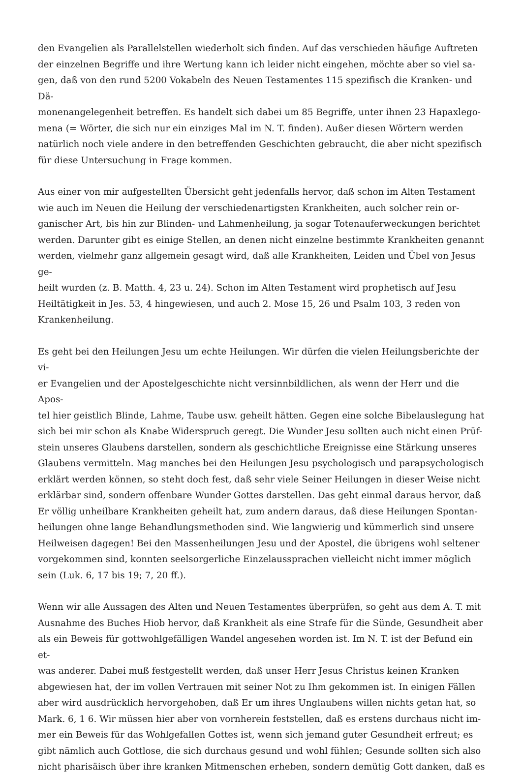den Evangelien als Parallelstellen wiederholt sich finden. Auf das verschieden häufige Auftreten
der einzelnen Begriffe und ihre Wertung kann ich leider nicht eingehen, möchte aber so viel sa-
gen, daß von den rund 5200 Vokabeln des Neuen Testamentes 115 spezifisch die Kranken- und Dä-
monenangelegenheit betreffen. Es handelt sich dabei um 85 Begriffe, unter ihnen 23 Hapaxlego-
mena (= Wörter, die sich nur ein einziges Mal im N. T. finden). Außer diesen Wörtern werden
natürlich noch viele andere in den betreffenden Geschichten gebraucht, die aber nicht spezifisch
für diese Untersuchung in Frage kommen.
Aus einer von mir aufgestellten Übersicht geht jedenfalls hervor, daß schon im Alten Testament
wie auch im Neuen die Heilung der verschiedenartigsten Krankheiten, auch solcher rein or-
ganischer Art, bis hin zur Blinden- und Lahmenheilung, ja sogar Totenauferweckungen berichtet
werden. Darunter gibt es einige Stellen, an denen nicht einzelne bestimmte Krankheiten genannt
werden, vielmehr ganz allgemein gesagt wird, daß alle Krankheiten, Leiden und Übel von Jesus ge-
heilt wurden (z. B. Matth. 4, 23 u. 24). Schon im Alten Testament wird prophetisch auf Jesu
Heiltätigkeit in Jes. 53, 4 hingewiesen, und auch 2. Mose 15, 26 und Psalm 103, 3 reden von
Krankenheilung.
Es geht bei den Heilungen Jesu um echte Heilungen. Wir dürfen die vielen Heilungsberichte der vi-
er Evangelien und der Apostelgeschichte nicht versinnbildlichen, als wenn der Herr und die Apos-
tel hier geistlich Blinde, Lahme, Taube usw. geheilt hätten. Gegen eine solche Bibelauslegung hat
sich bei mir schon als Knabe Widerspruch geregt. Die Wunder Jesu sollten auch nicht einen Prüf-
stein unseres Glaubens darstellen, sondern als geschichtliche Ereignisse eine Stärkung unseres
Glaubens vermitteln. Mag manches bei den Heilungen Jesu psychologisch und parapsychologisch
erklärt werden können, so steht doch fest, daß sehr viele Seiner Heilungen in dieser Weise nicht
erklärbar sind, sondern offenbare Wunder Gottes darstellen. Das geht einmal daraus hervor, daß
Er völlig unheilbare Krankheiten geheilt hat, zum andern daraus, daß diese Heilungen Spontan-
heilungen ohne lange Behandlungsmethoden sind. Wie langwierig und kümmerlich sind unsere
Heilweisen dagegen! Bei den Massenheilungen Jesu und der Apostel, die übrigens wohl seltener
vorgekommen sind, konnten seelsorgerliche Einzelaussprachen vielleicht nicht immer möglich
sein (Luk. 6, 17 bis 19; 7, 20 ff.).
Wenn wir alle Aussagen des Alten und Neuen Testamentes überprüfen, so geht aus dem A. T. mit
Ausnahme des Buches Hiob hervor, daß Krankheit als eine Strafe für die Sünde, Gesundheit aber
als ein Beweis für gottwohlgefälligen Wandel angesehen worden ist. Im N. T. ist der Befund ein et-
was anderer. Dabei muß festgestellt werden, daß unser Herr Jesus Christus keinen Kranken
abgewiesen hat, der im vollen Vertrauen mit seiner Not zu Ihm gekommen ist. In einigen Fällen
aber wird ausdrücklich hervorgehoben, daß Er um ihres Unglaubens willen nichts getan hat, so
Mark. 6, 1 6. Wir müssen hier aber von vornherein feststellen, daß es erstens durchaus nicht im-
mer ein Beweis für das Wohlgefallen Gottes ist, wenn sich jemand guter Gesundheit erfreut; es
gibt nämlich auch Gottlose, die sich durchaus gesund und wohl fühlen; Gesunde sollten sich also
nicht pharisäisch über ihre kranken Mitmenschen erheben, sondern demütig Gott danken, daß es